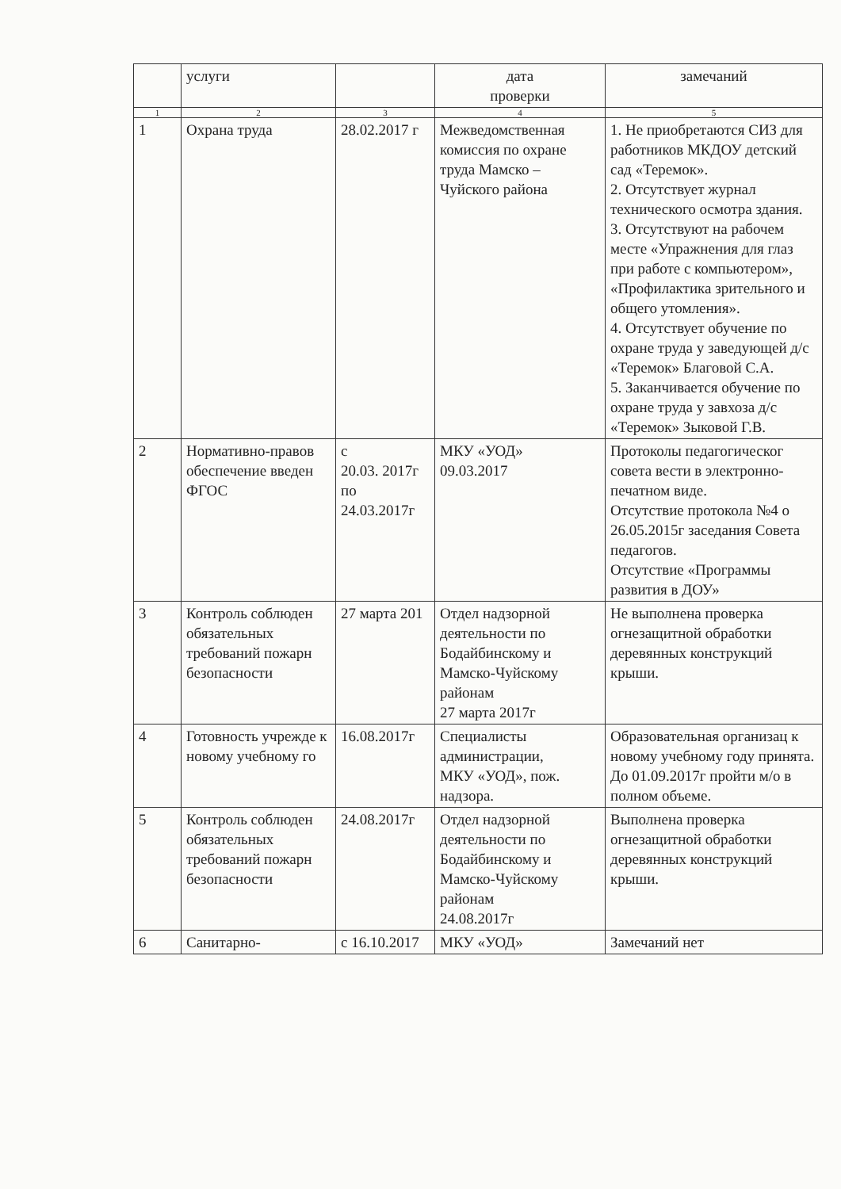| | услуги | | дата проверки | замечаний |
| 1 | 2 | 3 | 4 | 5 |
| 1 | Охрана труда | 28.02.2017 г | Межведомственная комиссия по охране труда Мамско – Чуйского района | 1. Не приобретаются СИЗ для работников МКДОУ детский сад «Теремок». 2. Отсутствует журнал технического осмотра здания. 3. Отсутствуют на рабочем месте «Упражнения для глаз при работе с компьютером», «Профилактика зрительного и общего утомления». 4. Отсутствует обучение по охране труда у заведующей д/с «Теремок» Благовой С.А. 5. Заканчивается обучение по охране труда у завхоза д/с «Теремок» Зыковой Г.В. |
| 2 | Нормативно-правов обеспечение введен ФГОС | с 20.03. 2017г по 24.03.2017г | МКУ «УОД» 09.03.2017 | Протоколы педагогическог совета вести в электронно-печатном виде. Отсутствие протокола №4 о 26.05.2015г заседания Совета педагогов. Отсутствие «Программы развития в ДОУ» |
| 3 | Контроль соблюден обязательных требований пожарн безопасности | 27 марта 201 | Отдел надзорной деятельности по Бодайбинскому и Мамско-Чуйскому районам 27 марта 2017г | Не выполнена проверка огнезащитной обработки деревянных конструкций крыши. |
| 4 | Готовность учрежде к новому учебному го | 16.08.2017г | Специалисты администрации, МКУ «УОД», пож. надзора. | Образовательная организац к новому учебному году принята. До 01.09.2017г пройти м/о в полном объеме. |
| 5 | Контроль соблюден обязательных требований пожарн безопасности | 24.08.2017г | Отдел надзорной деятельности по Бодайбинскому и Мамско-Чуйскому районам 24.08.2017г | Выполнена проверка огнезащитной обработки деревянных конструкций крыши. |
| 6 | Санитарно- | с 16.10.2017 | МКУ «УОД» | Замечаний нет |